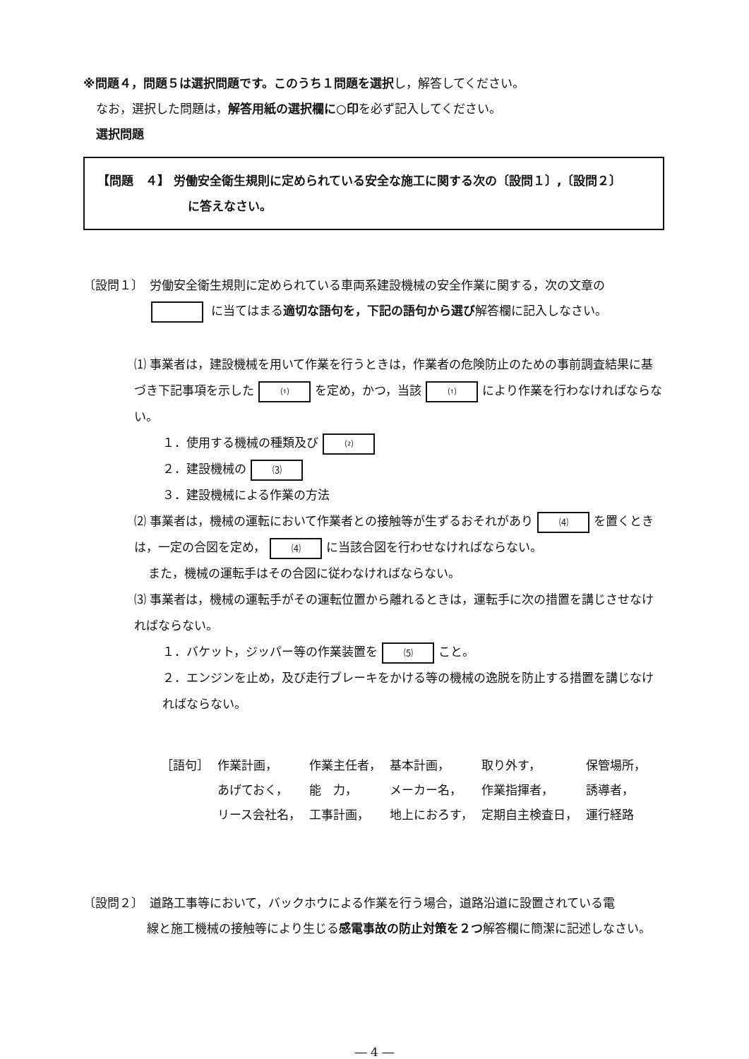※問題４，問題５は選択問題です。このうち１問題を選択し，解答してください。
なお，選択した問題は，解答用紙の選択欄に○印を必ず記入してください。
選択問題
【問題　４】 労働安全衛生規則に定められている安全な施工に関する次の〔設問１〕,〔設問２〕
に答えなさい。
〔設問１〕　労働安全衛生規則に定められている車両系建設機械の安全作業に関する，次の文章の
に当てはまる適切な語句を，下記の語句から選び解答欄に記入しなさい。
⑴ 事業者は，建設機械を用いて作業を行うときは，作業者の危険防止のための事前調査結果に基づき下記事項を示した ⑴ を定め，かつ，当該 ⑴ により作業を行わなければならない。
１．使用する機械の種類及び ⑵
２．建設機械の ⑶
３．建設機械による作業の方法
⑵ 事業者は，機械の運転において作業者との接触等が生ずるおそれがあり ⑷ を置くときは，一定の合図を定め， ⑷ に当該合図を行わせなければならない。
また，機械の運転手はその合図に従わなければならない。
⑶ 事業者は，機械の運転手がその運転位置から離れるときは，運転手に次の措置を講じさせなければならない。
１．バケット，ジッパー等の作業装置を ⑸ こと。
２．エンジンを止め，及び走行ブレーキをかける等の機械の逸脱を防止する措置を講じなければならない。
| ［語句］ | 作業計画， | 作業主任者， | 基本計画， | 取り外す， | 保管場所， |
| | あげておく， | 能 力， | メーカー名， | 作業指揮者， | 誘導者， |
| | リース会社名， | 工事計画， | 地上におろす， | 定期自主検査日， | 運行経路 |
〔設問２〕　道路工事等において，バックホウによる作業を行う場合，道路沿道に設置されている電
線と施工機械の接触等により生じる感電事故の防止対策を２つ解答欄に簡潔に記述しなさい。
― 4 ―